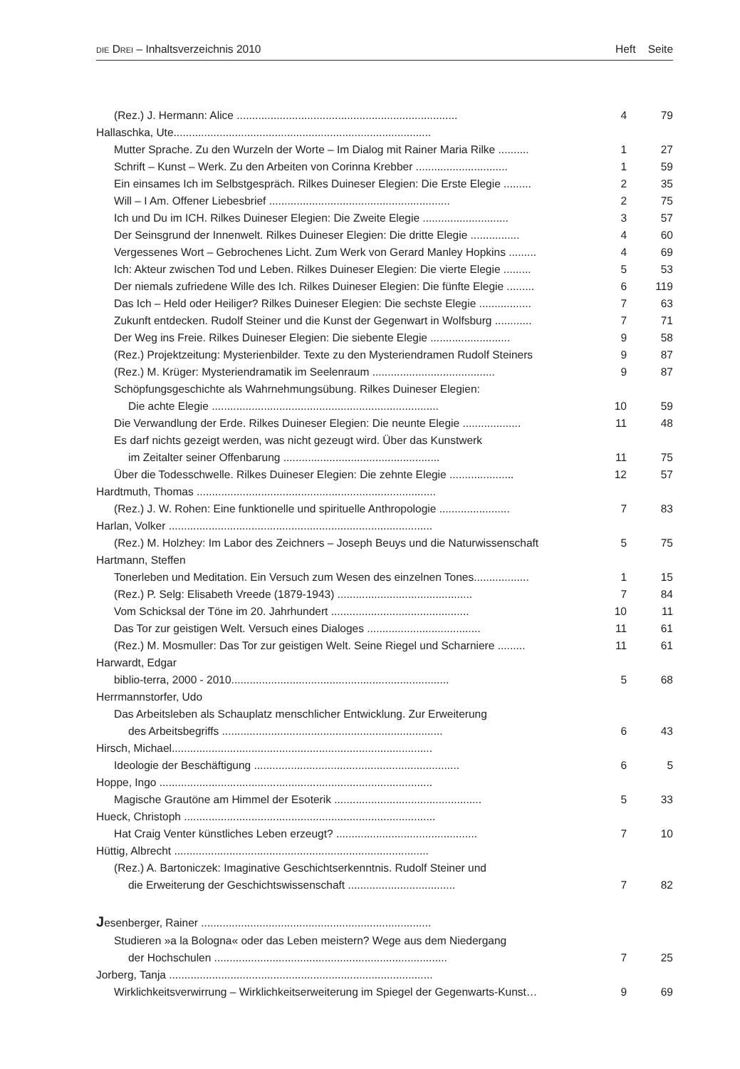DIE DREI – Inhaltsverzeichnis 2010 Heft Seite
| (Rez.) J. Hermann: Alice ........................................................................ | 4 | 79 |
| Hallaschka, Ute.................................................................................... | | |
| Mutter Sprache. Zu den Wurzeln der Worte – Im Dialog mit Rainer Maria Rilke .......... | 1 | 27 |
| Schrift – Kunst – Werk. Zu den Arbeiten von Corinna Krebber .............................. | 1 | 59 |
| Ein einsames Ich im Selbstgespräch. Rilkes Duineser Elegien: Die Erste Elegie ......... | 2 | 35 |
| Will – I Am. Offener Liebesbrief ........................................................... | 2 | 75 |
| Ich und Du im ICH. Rilkes Duineser Elegien: Die Zweite Elegie ............................ | 3 | 57 |
| Der Seinsgrund der Innenwelt. Rilkes Duineser Elegien: Die dritte Elegie ................ | 4 | 60 |
| Vergessenes Wort – Gebrochenes Licht. Zum Werk von Gerard Manley Hopkins ......... | 4 | 69 |
| Ich: Akteur zwischen Tod und Leben. Rilkes Duineser Elegien: Die vierte Elegie ......... | 5 | 53 |
| Der niemals zufriedene Wille des Ich. Rilkes Duineser Elegien: Die fünfte Elegie ......... | 6 | 119 |
| Das Ich – Held oder Heiliger? Rilkes Duineser Elegien: Die sechste Elegie ................. | 7 | 63 |
| Zukunft entdecken. Rudolf Steiner und die Kunst der Gegenwart in Wolfsburg ............ | 7 | 71 |
| Der Weg ins Freie. Rilkes Duineser Elegien: Die siebente Elegie .......................... | 9 | 58 |
| (Rez.) Projektzeitung: Mysterienbilder. Texte zu den Mysteriendramen Rudolf Steiners | 9 | 87 |
| (Rez.) M. Krüger: Mysteriendramatik im Seelenraum ........................................ | 9 | 87 |
| Schöpfungsgeschichte als Wahrnehmungsübung. Rilkes Duineser Elegien: | | |
| Die achte Elegie .......................................................................... | 10 | 59 |
| Die Verwandlung der Erde. Rilkes Duineser Elegien: Die neunte Elegie ................... | 11 | 48 |
| Es darf nichts gezeigt werden, was nicht gezeugt wird. Über das Kunstwerk | | |
| im Zeitalter seiner Offenbarung ................................................... | 11 | 75 |
| Über die Todesschwelle. Rilkes Duineser Elegien: Die zehnte Elegie ..................... | 12 | 57 |
| Hardtmuth, Thomas .............................................................................. | | |
| (Rez.) J. W. Rohen: Eine funktionelle und spirituelle Anthropologie ....................... | 7 | 83 |
| Harlan, Volker ...................................................................................... | | |
| (Rez.) M. Holzhey: Im Labor des Zeichners – Joseph Beuys und die Naturwissenschaft | 5 | 75 |
| Hartmann, Steffen | | |
| Tonerleben und Meditation. Ein Versuch zum Wesen des einzelnen Tones.................. | 1 | 15 |
| (Rez.) P. Selg: Elisabeth Vreede (1879-1943) ............................................ | 7 | 84 |
| Vom Schicksal der Töne im 20. Jahrhundert ............................................. | 10 | 11 |
| Das Tor zur geistigen Welt. Versuch eines Dialoges ..................................... | 11 | 61 |
| (Rez.) M. Mosmuller: Das Tor zur geistigen Welt. Seine Riegel und Scharniere ......... | 11 | 61 |
| Harwardt, Edgar | | |
| biblio-terra, 2000 - 2010....................................................................... | 5 | 68 |
| Herrmannstorfer, Udo | | |
| Das Arbeitsleben als Schauplatz menschlicher Entwicklung. Zur Erweiterung | | |
| des Arbeitsbegriffs ........................................................................ | 6 | 43 |
| Hirsch, Michael..................................................................................... | | |
| Ideologie der Beschäftigung ................................................................... | 6 | 5 |
| Hoppe, Ingo ......................................................................................... | | |
| Magische Grautöne am Himmel der Esoterik ................................................ | 5 | 33 |
| Hueck, Christoph .................................................................................. | | |
| Hat Craig Venter künstliches Leben erzeugt? .............................................. | 7 | 10 |
| Hüttig, Albrecht ................................................................................... | | |
| (Rez.) A. Bartoniczek: Imaginative Geschichtserkenntnis. Rudolf Steiner und | | |
| die Erweiterung der Geschichtswissenschaft ................................... | 7 | 82 |
| J esenberger, Rainer ........................................................................... | | |
| Studieren »a la Bologna« oder das Leben meistern? Wege aus dem Niedergang | | |
| der Hochschulen ............................................................................ | 7 | 25 |
| Jorberg, Tanja ...................................................................................... | | |
| Wirklichkeitsverwirrung – Wirklichkeitserweiterung im Spiegel der Gegenwarts-Kunst… | 9 | 69 |